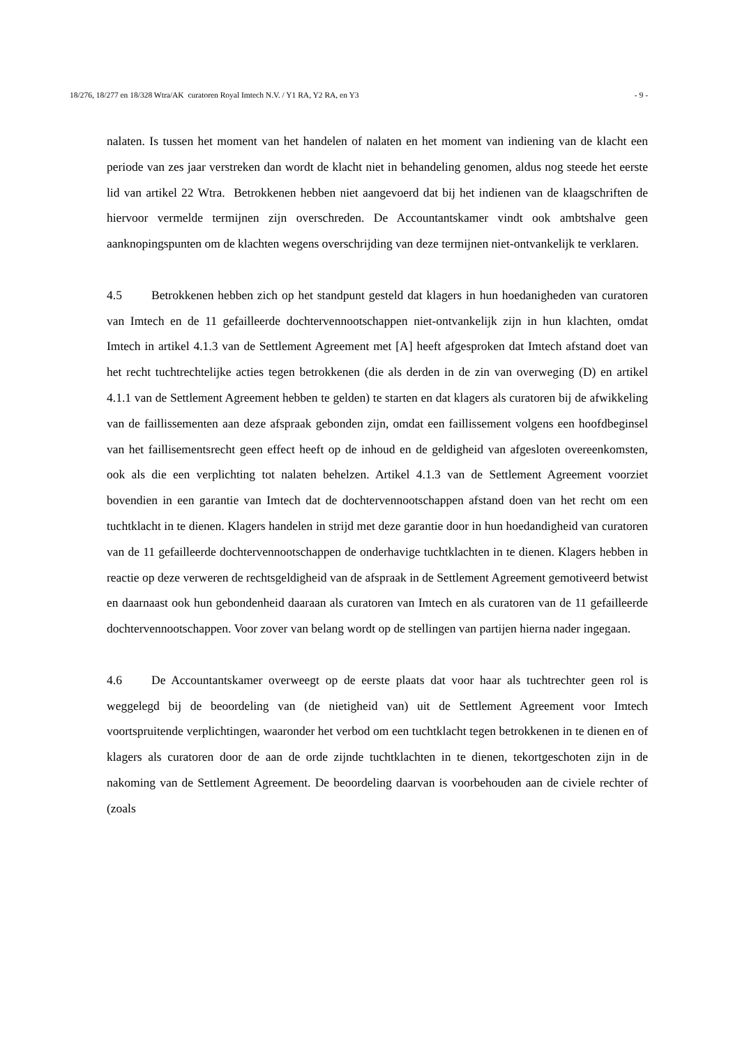18/276, 18/277 en 18/328 Wtra/AK curatoren Royal Imtech N.V. / Y1 RA, Y2 RA, en Y3 - 9 -
nalaten. Is tussen het moment van het handelen of nalaten en het moment van indiening van de klacht een periode van zes jaar verstreken dan wordt de klacht niet in behandeling genomen, aldus nog steede het eerste lid van artikel 22 Wtra. Betrokkenen hebben niet aangevoerd dat bij het indienen van de klaagschriften de hiervoor vermelde termijnen zijn overschreden. De Accountantskamer vindt ook ambtshalve geen aanknopingspunten om de klachten wegens overschrijding van deze termijnen niet-ontvankelijk te verklaren.
4.5 Betrokkenen hebben zich op het standpunt gesteld dat klagers in hun hoedanigheden van curatoren van Imtech en de 11 gefailleerde dochtervennootschappen niet-ontvankelijk zijn in hun klachten, omdat Imtech in artikel 4.1.3 van de Settlement Agreement met [A] heeft afgesproken dat Imtech afstand doet van het recht tuchtrechtelijke acties tegen betrokkenen (die als derden in de zin van overweging (D) en artikel 4.1.1 van de Settlement Agreement hebben te gelden) te starten en dat klagers als curatoren bij de afwikkeling van de faillissementen aan deze afspraak gebonden zijn, omdat een faillissement volgens een hoofdbeginsel van het faillisementsrecht geen effect heeft op de inhoud en de geldigheid van afgesloten overeenkomsten, ook als die een verplichting tot nalaten behelzen. Artikel 4.1.3 van de Settlement Agreement voorziet bovendien in een garantie van Imtech dat de dochtervennootschappen afstand doen van het recht om een tuchtklacht in te dienen. Klagers handelen in strijd met deze garantie door in hun hoedandigheid van curatoren van de 11 gefailleerde dochtervennootschappen de onderhavige tuchtklachten in te dienen. Klagers hebben in reactie op deze verweren de rechtsgeldigheid van de afspraak in de Settlement Agreement gemotiveerd betwist en daarnaast ook hun gebondenheid daaraan als curatoren van Imtech en als curatoren van de 11 gefailleerde dochtervennootschappen. Voor zover van belang wordt op de stellingen van partijen hierna nader ingegaan.
4.6 De Accountantskamer overweegt op de eerste plaats dat voor haar als tuchtrechter geen rol is weggelegd bij de beoordeling van (de nietigheid van) uit de Settlement Agreement voor Imtech voortspruitende verplichtingen, waaronder het verbod om een tuchtklacht tegen betrokkenen in te dienen en of klagers als curatoren door de aan de orde zijnde tuchtklachten in te dienen, tekortgeschoten zijn in de nakoming van de Settlement Agreement. De beoordeling daarvan is voorbehouden aan de civiele rechter of (zoals